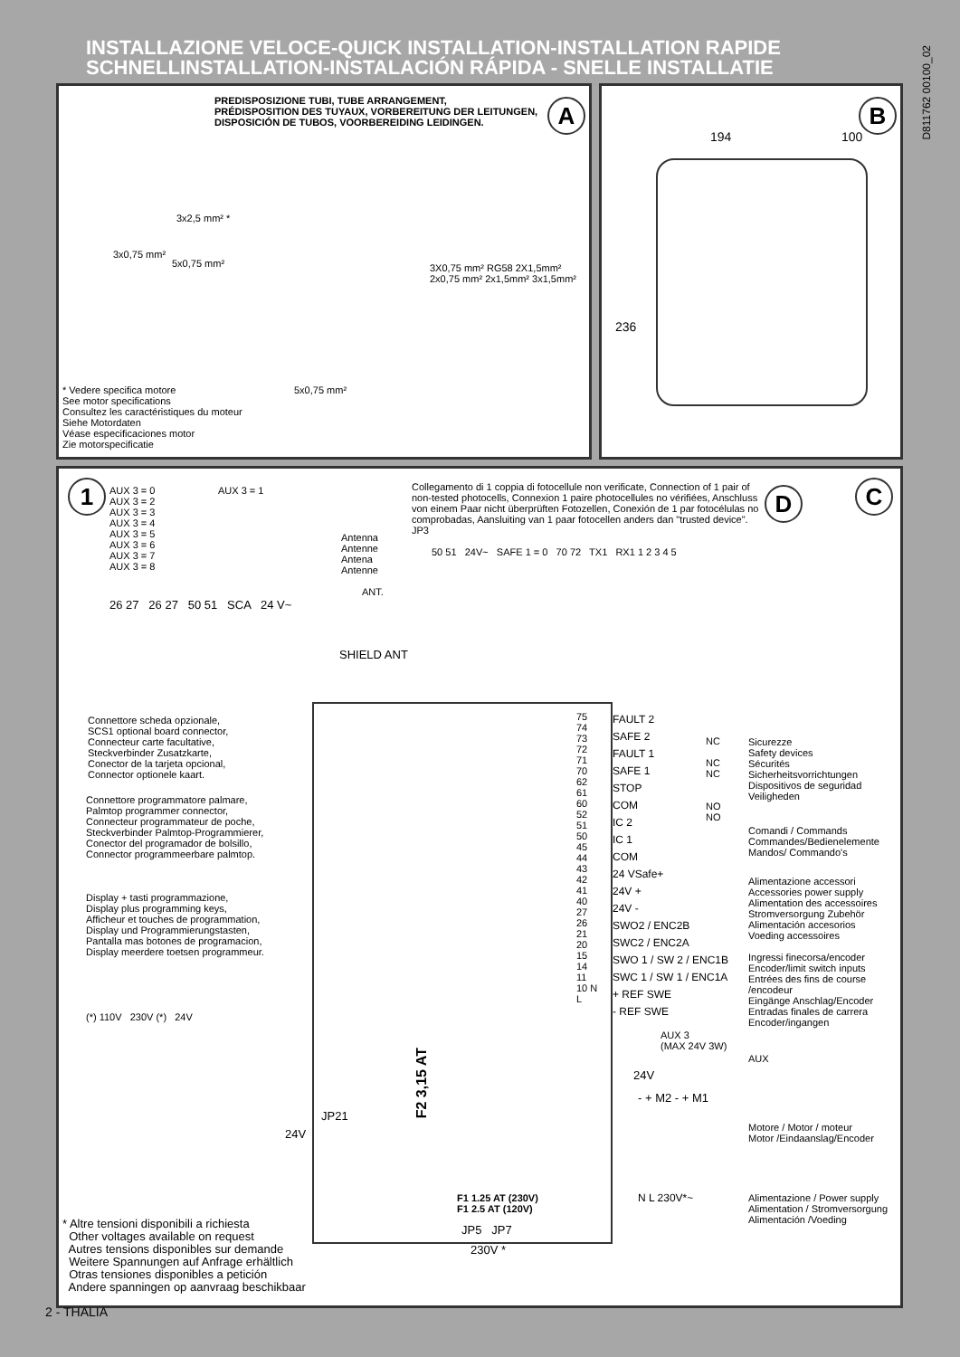INSTALLAZIONE VELOCE-QUICK INSTALLATION-INSTALLATION RAPIDE
SCHNELLINSTALLATION-INSTALACIÓN RÁPIDA - SNELLE INSTALLATIE
D811762 00100_02
PREDISPOSIZIONE TUBI, TUBE ARRANGEMENT,
PRÉDISPOSITION DES TUYAUX, VORBEREITUNG DER LEITUNGEN,
DISPOSICIÓN DE TUBOS, VOORBEREIDING LEIDINGEN.
A
3x2,5 mm² *
3x0,75 mm²
5x0,75 mm²
3X0,75 mm² RG58 2X1,5mm² 2x0,75 mm² 2x1,5mm² 3x1,5mm²
5x0,75 mm²
* Vedere specifica motore
See motor specifications
Consultez les caractéristiques du moteur
Siehe Motordaten
Véase especificaciones motor
Zie motorspecificatie
B
194 100
236
1 C
AUX 3 = 0
AUX 3 = 2
AUX 3 = 3
AUX 3 = 4
AUX 3 = 5
AUX 3 = 6
AUX 3 = 7
AUX 3 = 8
AUX 3 = 1
26 27 26 27 50 51 SCA 24 V~
Antenna
Antenne
Antena
Antenne
ANT.
SHIELD ANT
Collegamento di 1 coppia di fotocellule non verificate, Connection of 1 pair of
non-tested photocells, Connexion 1 paire photocellules no vérifiées, Anschluss
von einem Paar nicht überprüften Fotozellen, Conexión de 1 par fotocélulas no
comprobadas, Aansluiting van 1 paar fotocellen anders dan "trusted device".
JP3
D
50 51 24V~ SAFE 1 = 0 70 72 TX1 RX1 1 2 3 4 5
Connettore scheda opzionale,
SCS1 optional board connector,
Connecteur carte facultative,
Steckverbinder Zusatzkarte,
Conector de la tarjeta opcional,
Connector optionele kaart.
Connettore programmatore palmare,
Palmtop programmer connector,
Connecteur programmateur de poche,
Steckverbinder Palmtop-Programmierer,
Conector del programador de bolsillo,
Connector programmeerbare palmtop.
Display + tasti programmazione,
Display plus programming keys,
Afficheur et touches de programmation,
Display und Programmierungstasten,
Pantalla mas botones de programacion,
Display meerdere toetsen programmeur.
F2 3,15 AT
JP21
24V
F1 1.25 AT (230V)
F1 2.5 AT (120V)
JP5 JP7
230V *
(*) 110V 230V (*) 24V
75 74 73 72 71 70 62 61 60 52 51 50 45 44 43 42 41 40 27 26 21 20 15 14 11 10 N L
FAULT 2
SAFE 2
FAULT 1
SAFE 1
STOP
COM
IC 2
IC 1
COM
24 VSafe+
24V +
24V -
SWO2 / ENC2B
SWC2 / ENC2A
SWO 1 / SW 2 / ENC1B
SWC 1 / SW 1 / ENC1A
+ REF SWE
- REF SWE
NC
NC
NC
NO
NO
AUX 3
(MAX 24V 3W)
24V
- + M2 - + M1
N L 230V*~
Sicurezze
Safety devices
Sécurités
Sicherheitsvorrichtungen
Dispositivos de seguridad
Veiligheden
Comandi / Commands
Commandes/Bedienelemente
Mandos/ Commando's
Alimentazione accessori
Accessories power supply
Alimentation des accessoires
Stromversorgung Zubehör
Alimentación accesorios
Voeding accessoires
Ingressi finecorsa/encoder
Encoder/limit switch inputs
Entrées des fins de course /encodeur
Eingänge Anschlag/Encoder
Entradas finales de carrera
Encoder/ingangen
AUX
Motore / Motor / moteur
Motor /Eindaanslag/Encoder
Alimentazione / Power supply
Alimentation / Stromversorgung
Alimentación /Voeding
* Altre tensioni disponibili a richiesta
Other voltages available on request
Autres tensions disponibles sur demande
Weitere Spannungen auf Anfrage erhältlich
Otras tensiones disponibles a petición
Andere spanningen op aanvraag beschikbaar
2 - THALIA